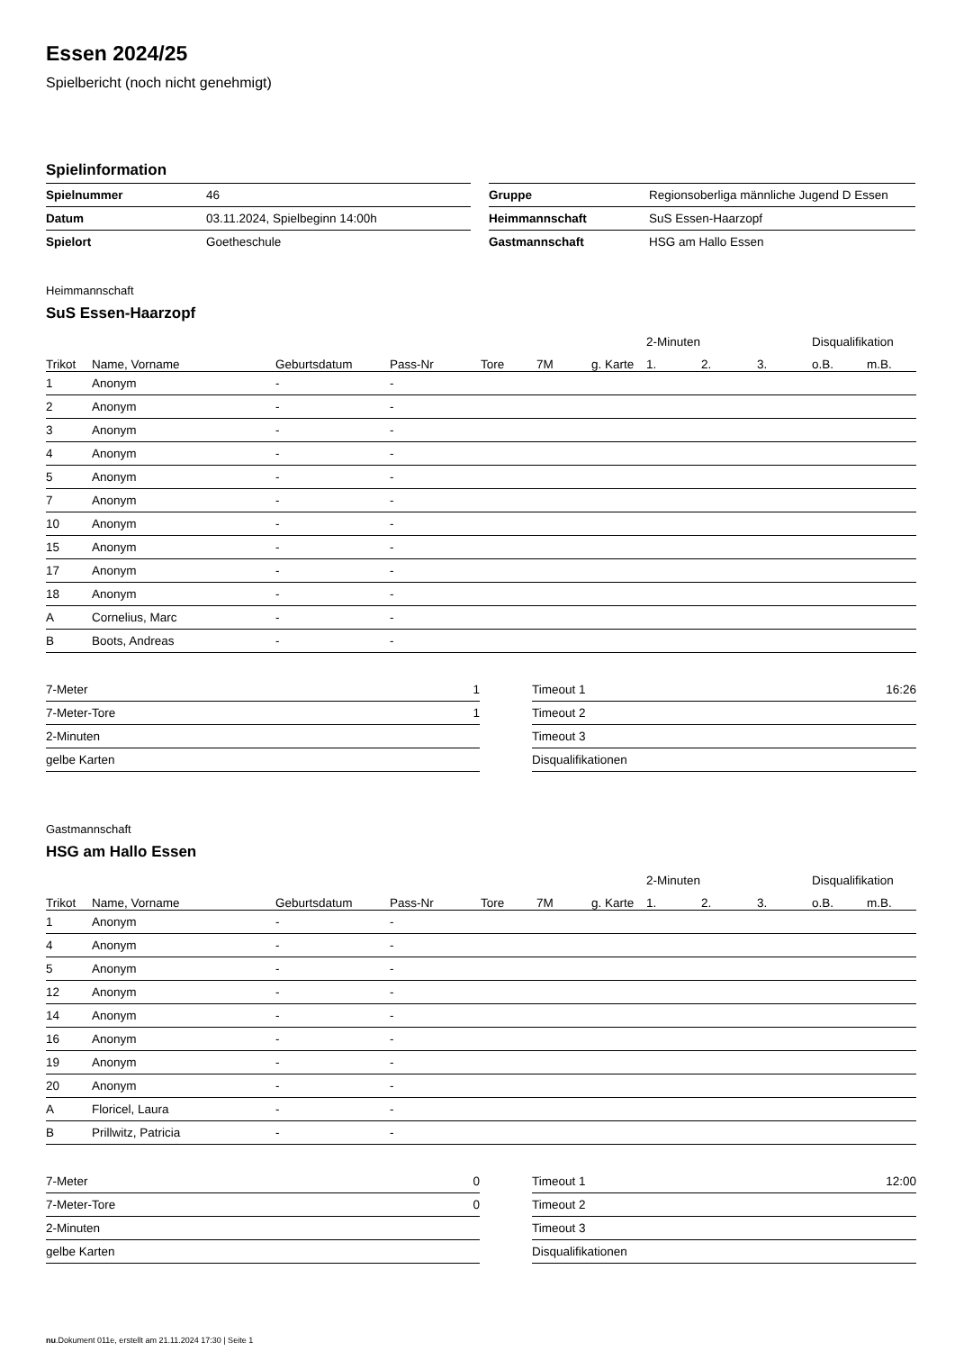Essen 2024/25
Spielbericht (noch nicht genehmigt)
Spielinformation
| Spielnummer | 46 |
| Datum | 03.11.2024, Spielbeginn 14:00h |
| Spielort | Goetheschule |
| Gruppe | Regionsoberliga männliche Jugend D Essen |
| Heimmannschaft | SuS Essen-Haarzopf |
| Gastmannschaft | HSG am Hallo Essen |
Heimmannschaft
SuS Essen-Haarzopf
| | | | | | | | 2-Minuten | | | Disqualifikation | |
| --- | --- | --- | --- | --- | --- | --- | --- | --- | --- | --- | --- |
| Trikot | Name, Vorname | Geburtsdatum | Pass-Nr | Tore | 7M | g. Karte | 1. | 2. | 3. | o.B. | m.B. |
| 1 | Anonym | - | - | | | | | | | | |
| 2 | Anonym | - | - | | | | | | | | |
| 3 | Anonym | - | - | | | | | | | | |
| 4 | Anonym | - | - | | | | | | | | |
| 5 | Anonym | - | - | | | | | | | | |
| 7 | Anonym | - | - | | | | | | | | |
| 10 | Anonym | - | - | | | | | | | | |
| 15 | Anonym | - | - | | | | | | | | |
| 17 | Anonym | - | - | | | | | | | | |
| 18 | Anonym | - | - | | | | | | | | |
| A | Cornelius, Marc | - | - | | | | | | | | |
| B | Boots, Andreas | - | - | | | | | | | | |
| 7-Meter | 1 |
| 7-Meter-Tore | 1 |
| 2-Minuten | |
| gelbe Karten | |
| Timeout 1 | 16:26 |
| Timeout 2 | |
| Timeout 3 | |
| Disqualifikationen | |
Gastmannschaft
HSG am Hallo Essen
| | | | | | | | 2-Minuten | | | Disqualifikation | |
| --- | --- | --- | --- | --- | --- | --- | --- | --- | --- | --- | --- |
| Trikot | Name, Vorname | Geburtsdatum | Pass-Nr | Tore | 7M | g. Karte | 1. | 2. | 3. | o.B. | m.B. |
| 1 | Anonym | - | - | | | | | | | | |
| 4 | Anonym | - | - | | | | | | | | |
| 5 | Anonym | - | - | | | | | | | | |
| 12 | Anonym | - | - | | | | | | | | |
| 14 | Anonym | - | - | | | | | | | | |
| 16 | Anonym | - | - | | | | | | | | |
| 19 | Anonym | - | - | | | | | | | | |
| 20 | Anonym | - | - | | | | | | | | |
| A | Floricel, Laura | - | - | | | | | | | | |
| B | Prillwitz, Patricia | - | - | | | | | | | | |
| 7-Meter | 0 |
| 7-Meter-Tore | 0 |
| 2-Minuten | |
| gelbe Karten | |
| Timeout 1 | 12:00 |
| Timeout 2 | |
| Timeout 3 | |
| Disqualifikationen | |
nu.Dokument 011e, erstellt am 21.11.2024 17:30 | Seite 1